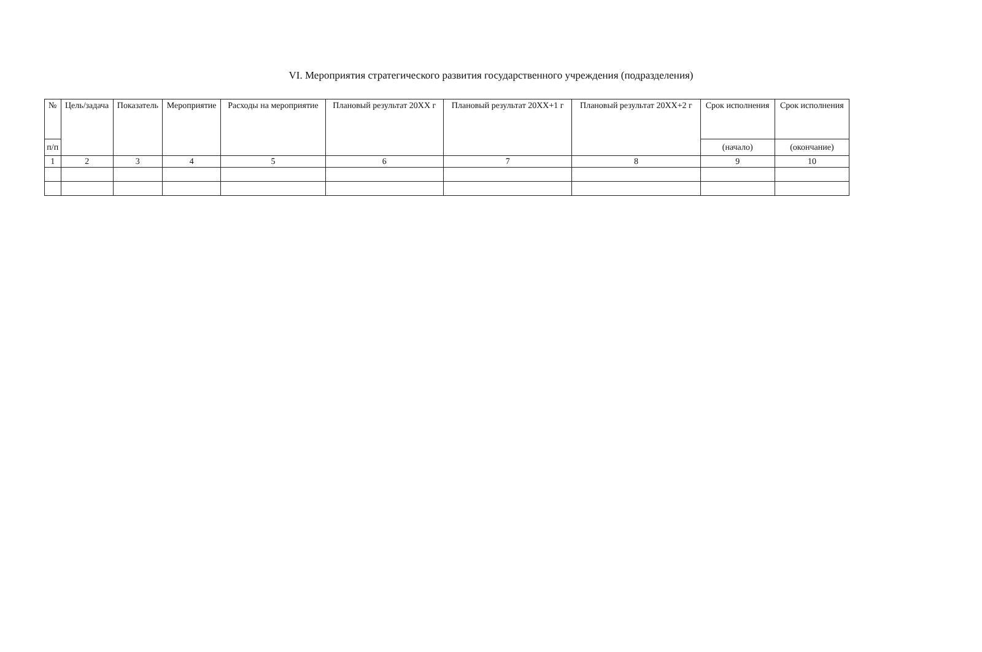VI. Мероприятия стратегического развития государственного учреждения (подразделения)
| № | Цель/задача | Показатель | Мероприятие | Расходы на мероприятие | Плановый результат 20XX г | Плановый результат 20XX+1 г | Плановый результат 20XX+2 г | Срок исполнения | Срок исполнения |
| --- | --- | --- | --- | --- | --- | --- | --- | --- | --- |
| п/п | | | | | | | | (начало) | (окончание) |
| 1 | 2 | 3 | 4 | 5 | 6 | 7 | 8 | 9 | 10 |